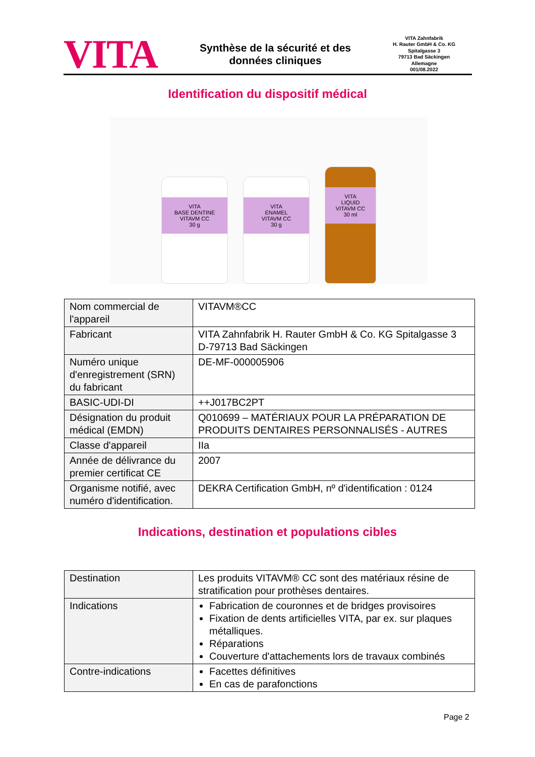VITA
Synthèse de la sécurité et des
données cliniques
VITA Zahnfabrik
H. Rauter GmbH & Co. KG
Spitalgasse 3
79713 Bad Säckingen
Allemagne
001/08.2022
Identification du dispositif médical
VITA
BASE DENTINE
VITAVM CC
30 g
VITA
ENAMEL
VITAVM CC
30 g
VITA
LIQUID
VITAVM CC
30 ml
| Nom commercial de l'appareil | VITAVM®CC |
| Fabricant | VITA Zahnfabrik H. Rauter GmbH & Co. KG Spitalgasse 3 D-79713 Bad Säckingen |
| Numéro unique d'enregistrement (SRN) du fabricant | DE-MF-000005906 |
| BASIC-UDI-DI | ++J017BC2PT |
| Désignation du produit médical (EMDN) | Q010699 – MATÉRIAUX POUR LA PRÉPARATION DE PRODUITS DENTAIRES PERSONNALISÉS - AUTRES |
| Classe d'appareil | IIa |
| Année de délivrance du premier certificat CE | 2007 |
| Organisme notifié, avec numéro d'identification. | DEKRA Certification GmbH, nº d'identification : 0124 |
Indications, destination et populations cibles
| Destination | Les produits VITAVM® CC sont des matériaux résine de stratification pour prothèses dentaires. |
| Indications | Fabrication de couronnes et de bridges provisoires Fixation de dents artificielles VITA, par ex. sur plaques métalliques. Réparations Couverture d'attachements lors de travaux combinés |
| Contre-indications | Facettes définitives En cas de parafonctions |
Page 2